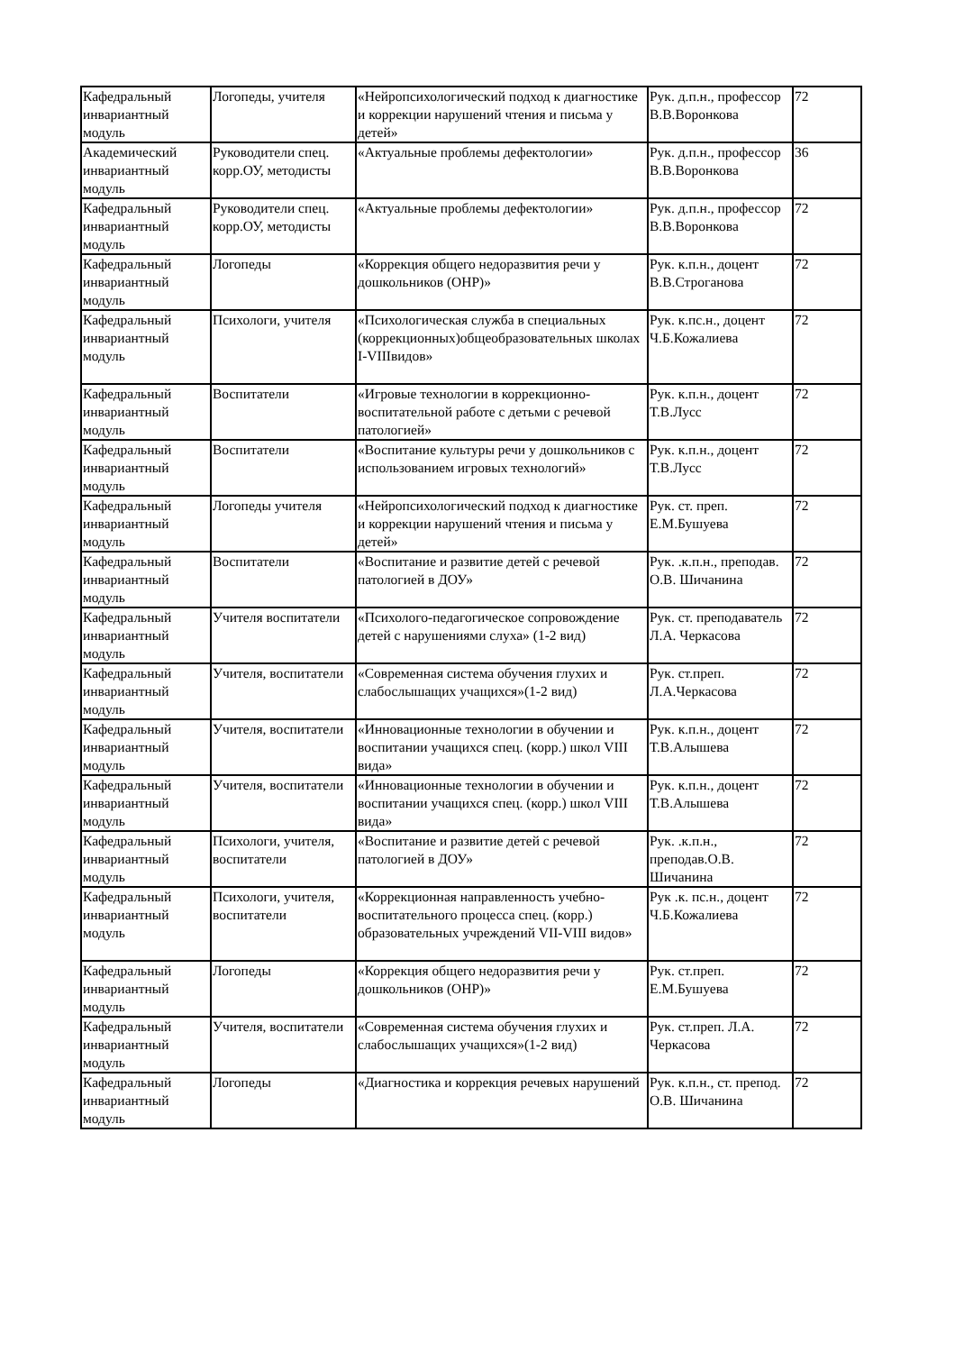| Кафедральный инвариантный модуль | Логопеды, учителя | «Нейропсихологический подход к диагностике и коррекции нарушений чтения и письма у детей» | Рук. д.п.н., профессор В.В.Воронкова | 72 |
| Академический инвариантный модуль | Руководители спец. корр.ОУ, методисты | «Актуальные проблемы дефектологии» | Рук. д.п.н., профессор В.В.Воронкова | 36 |
| Кафедральный инвариантный модуль | Руководители спец. корр.ОУ, методисты | «Актуальные проблемы дефектологии» | Рук. д.п.н., профессор В.В.Воронкова | 72 |
| Кафедральный инвариантный модуль | Логопеды | «Коррекция общего недоразвития речи у дошкольников (ОНР)» | Рук. к.п.н., доцент В.В.Строганова | 72 |
| Кафедральный инвариантный модуль | Психологи, учителя | «Психологическая служба в специальных (коррекционных)общеобразовательных школах I-VIIIвидов» | Рук. к.пс.н., доцент Ч.Б.Кожалиева | 72 |
| Кафедральный инвариантный модуль | Воспитатели | «Игровые технологии в коррекционно-воспитательной работе с детьми с речевой патологией» | Рук. к.п.н., доцент Т.В.Лусс | 72 |
| Кафедральный инвариантный модуль | Воспитатели | «Воспитание культуры речи у дошкольников с использованием игровых технологий» | Рук. к.п.н., доцент Т.В.Лусс | 72 |
| Кафедральный инвариантный модуль | Логопеды учителя | «Нейропсихологический подход к диагностике и коррекции нарушений чтения и письма у детей» | Рук. ст. преп. Е.М.Бушуева | 72 |
| Кафедральный инвариантный модуль | Воспитатели | «Воспитание и развитие детей с речевой патологией в ДОУ» | Рук. .к.п.н., преподав. О.В. Шичанина | 72 |
| Кафедральный инвариантный модуль | Учителя воспитатели | «Психолого-педагогическое сопровождение детей с нарушениями слуха» (1-2 вид) | Рук. ст. преподаватель Л.А. Черкасова | 72 |
| Кафедральный инвариантный модуль | Учителя, воспитатели | «Современная система обучения глухих и слабослышащих учащихся»(1-2 вид) | Рук. ст.преп. Л.А.Черкасова | 72 |
| Кафедральный инвариантный модуль | Учителя, воспитатели | «Инновационные технологии в обучении и воспитании учащихся спец. (корр.) школ VIII вида» | Рук. к.п.н., доцент Т.В.Алышева | 72 |
| Кафедральный инвариантный модуль | Учителя, воспитатели | «Инновационные технологии в обучении и воспитании учащихся спец. (корр.) школ VIII вида» | Рук. к.п.н., доцент Т.В.Алышева | 72 |
| Кафедральный инвариантный модуль | Психологи, учителя, воспитатели | «Воспитание и развитие детей с речевой патологией в ДОУ» | Рук. .к.п.н., преподав.О.В. Шичанина | 72 |
| Кафедральный инвариантный модуль | Психологи, учителя, воспитатели | «Коррекционная направленность учебно-воспитательного процесса спец. (корр.) образовательных учреждений VII-VIII видов» | Рук .к. пс.н., доцент Ч.Б.Кожалиева | 72 |
| Кафедральный инвариантный модуль | Логопеды | «Коррекция общего недоразвития речи у дошкольников (ОНР)» | Рук. ст.преп. Е.М.Бушуева | 72 |
| Кафедральный инвариантный модуль | Учителя, воспитатели | «Современная система обучения глухих и слабослышащих учащихся»(1-2 вид) | Рук. ст.преп. Л.А. Черкасова | 72 |
| Кафедральный инвариантный модуль | Логопеды | «Диагностика и коррекция речевых нарушений | Рук. к.п.н., ст. препод. О.В. Шичанина | 72 |